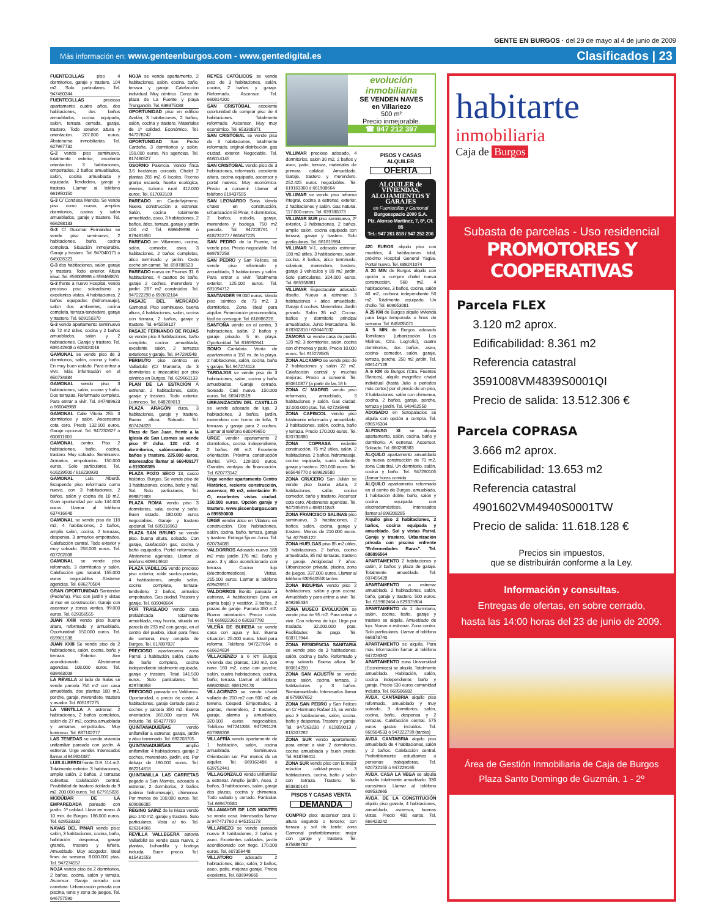GENTE EN BURGOS · del 29 de mayo al 4 de junio de 2009
Más información en: www.genteenburgos.com - www.gentedigital.es Clasificados | 23
FUENTECILLAS piso 4 dormitorios, garaje y trastero. 104 m2. Solo particulares. Tel. 947460344
FUENTECILLAS precioso apartamento cuatro años, dos habitaciones, dos baños amueblados, cocina equipada, salón, terraza cerrada, garaje, trastero. Todo exterior, altura y orientación. 207.000 euros. Abstenerse inmobiliarias. Tel. 627967732
G-2 vendo piso seminuevo, totalmente exterior, excelente orientación. 3 habitaciones, empotrados, 2 baños amueblados, salón, cocina amueblada y equipada. Tendedero, garaje y trastero. Llamar al teléfono 661950150
G-3 C/ Condesa Mencía. Se vende piso como nuevo, amplios dormitorios, cocina y salón amueblados, garaje y trastero. Tel. 656268133
G-3 C/ Guiomar Fernández se vende piso seminuevo, 2 habitaciones, baño, cocina completa. Situación inmejorable. Garaje y trastero. Tel. 947040171 ó 645026323
G-3 dos habitaciones, salón, garaje y trastero. Todo exterior. Altura ideal. Tel. 659008986 ó 659468870
G-3 frente a nuevo Hospital, vendo precioso piso soleadísimo y excelentes vistas. 4 habitaciones, 2 baños equipados (hidromasaje), salón dos ambientes, cocina completa, terraza-tendedero, garaje y trastero. Tel. 609150370
G-3 vendo apartamento seminuevo de 72 m2 útiles, cocina y 2 baños amueblados, salón y 2 habitaciones. Garaje y trastero. Tel. 639142608 ó 626320016
GAMONAL se vende piso de 3 dormitorios, salón, cocina y baño. En muy buen estado. Para entrar a vivir. Más información en el 650734884
GAMONAL vendo piso: 3 habitaciones, salón, cocina y baño. Dos terrazas. Reformado completo. Para entrar a vivir. Tel. 947489623 ó 666048988
GAMONAL Calle Vitoria 255. 3 dormitorios y salón. Ascensores cota cero. Precio 132.000 euros. Garaje opcional. Tel. 947232627 ó 600611600
GAMONAL centro. Piso 2 habitaciones, baño, cocina, trastero. Muy soleado. Seminuevo. Armarios empotrados. 150.000 euros. Solo particulares. Tel. 616239500 / 616230930
GAMONAL Luis Alberdi. Estupendo piso reformado como nuevo, con 3 habitaciones, 2 baños, salón y cocina de 10 m2. Gran oportunidad por solo 144.000 euros. Llamar al teléfono 637416648
GAMONAL se vende piso de 110 m2, 4 habitaciones, 2 baños, amplio salón, cocina, 2 terrazas, despensa, 3 armarios empotrados. Calefacción central. Todo exterior y muy soleado. 258.000 euros. Tel. 607202008
GAMONAL se vende piso reformado, 3 dormitorios y salón. Calefacción gas natural. 155.000 euros negociables. Abstener agencias. Tel. 696270504
GRAN OPORTUNIDAD Santander (Pedreña). Piso con jardín y vistas al mar en construcción. Garaje con ascensor y zonas verdes. 99.000 euros. Tel. 629356555
JUAN XXIII vendo piso buena altura, reformado y amueblado. Oportunidad: 150.000 euros. Tel. 659901538
JUAN XXIII Se vende piso de 2 habitaciones, salón, cocina, baño y terraza. Exterior. Aire acondicionado. Abstenerse agencias. 108.000 euros. Tel. 639463009
LA REVILLA al lado de Salas se vende parcela 750 m2 con casa amueblada, dos plantas 180 m2, porche, garaje, merendero, trastero y asador. Tel. 605197275
LA VENTILLA A estrenar. 2 habitaciones, 2 baños completos, salón de 27 m2, cocina amueblada y armarios empotrados. Muy luminoso. Tel. 687102277
LAS TENEDAS se vende vivienda unifamiliar pareada con jardín. A estrenar. Urge vender. Interesados llamar al 645924387
LUIS ALBERDI frente G-9. 114 m2. Totalmente exterior. 3 habitaciones, amplio salón, 2 baños, 2 terrazas cubiertas. Calefacción central. Posibilidad de trastero doblado de 9 m2. 200.000 euros. Tel. 627915835
MODÚBAR DE LA EMPAREDADA pareado con jardín. 1ª calidad. Llave en mano. A 10 min. de Burgos. 186.000 euros. Tel. 629533332
NAVAS DEL PINAR vendo piso: salón, 3 habitaciones, cocina, baño, habitación despensa, garaje grande, trastero y leñera. Amueblado. Muy acogedor. Ideal fines de semana. 8.000.000 ptas. Tel. 947274557
NOJA vendo piso de 2 dormitorios, 2 baños, cocina, salón y terraza. Ascensor. Garaje cerrado con carretera. Urbanización privada con piscina, tenis y zona de juegos. Tel. 646757590
NOJA se vende apartamento, 2 habitaciones, salón, cocina, baño, terraza y garaje. Calefacción individual. Muy céntrico. Cerca de plaza de La Fuente y playa Trengandín. Tel. 639375038
OPORTUNIDAD piso en edificio Avelán, 3 habitaciones, 2 baños, salón, cocina y trastero. Materiales de 1ª calidad. Económico. Tel. 947278242
OPORTUNIDAD San Pedro Cardeña. 3 dormitorios y salón. 150.000 euros. No agencias. Tel. 617460527
OSORNO Palencia. Vendo finca 3,6 hectáreas cercada. Chalet 2 plantas 285 m2. 6 locales. Recreo granja escuela, huerta ecológica, viveros, turismo rural. 412.000 euros. Tel. 617093109
PAREADO en Cardeñajimeno. Nueva construcción a estrenar. Salón, cocina totalmente amueblada, aseo, 3 habitaciones, 2 baños, ático, terraza, garaje y jardín 100 m2. Tel. 636649998 ó 679461850
PAREADO en Villarmero, cocina, salón, comedor, aseo, 3 habitaciones, 2 baños completos, ático terminado y jardín. Cedo coche sin carnet. Tel. 659788523
PAREADO nuevo en Pisones 31. 6 habitaciones, 4 cuartos de baño, garaje 2 coches, merendero y jardín. 287 m2 construidos. Tel. 947222298 ó 692602104
PASAJE DEL MERCADO Gamonal. Piso seminuevo, buena altura, 4 habitaciones, salón, cocina con terraza, 2 baños, garaje y trastero. Tel. 645559127
PASAJE FERNANDO DE ROJAS se vende piso 3 habitaciones, baño completo, cocina amueblada, excelente salón, 2 terrazas exteriores y garaje. Tel. 947290548
PERMUTO piso céntrico en Valladolid (C/ Mantería, de 3 dormitorios e impecable) por piso céntrico en Burgos. Tel. 629660133
PLAN DE LA ESTACIÓN A estrenar. 2 habitaciones, salón, garaje y trastero. Todo exterior. Luminoso. Tel. 648269013
PLAZA ARAGÓN duca, 3 habitaciones, garaje y trastero. Buena altura. Soleado. Tel. 607424828
Plaza de San Juan, frente a la Iglesia de San Lesmes se vende piso 5º dcha. 120 m2. 4 dormitorios, salón-comedor, 2 baños y trastero. 225.000 euros. Interesados llamar al 669409177 ó 619306365
PLAZA POZO SECO 13, casco histórico. Burgos. Se vende piso de 3 habitaciones, cocina, baño y hall. Sol. Solo particulares. Tel. 699871983
PLAZA ROMA vendo piso 3 dormitorios, sala, cocina y baño. Buen estado. 180.000 euros negociables. Garaje y trastero opcional. Tel. 695016963
PLAZA SAN BRUNO se vende piso, buena altura, soleado. Con garaje, calefacción gas, cocina y baño equipados. Portal reformado. Abstenerse agencias. Llamar al teléfono 609614610
PLAZA VADILLOS vendo precioso piso exterior, roble suelos-puertas, 4 habitaciones, amplio salón, cocina completa, terraza-tendedero, 2 baños, armarios empotrados. Gas ciudad. Trastero y garaje. Tel. 609048664
POR TRASLADO vendo casa prefabricada totalmente amueblada, muy bonita, situada en parcela de 293 m2 con garaje, en el centro del pueblo, ideal para fines de semana, muy cerquita de Burgos. Tel. 617897837
PRECIOSO apartamento zona Parral. 1 habitación, salón, cuarto de baño completo, cocina independiente totalmente equipada, garaje y trastero. Total 141.500 euros. Solo particulares. Tel. 629706358
PRECIOSO pareado en Valdorros. Oportunidad, a precio de coste. 4 habitaciones, garaje cerrado para 2 coches y parcela 350 m2. Buena orientación. 165.000 euros IVA incluido. Tel. 654377769
QUINTANADUEÑAS vendo unifamiliar a estrenar, garaje, jardín y ático terminado. Tel. 692203705
QUINTANADUEÑAS amplio unifamiliar, 4 habitaciones, garaje 2 coches, merendero, jardín, etc. Por debajo de 190.000 euros. Tel. 662214618
QUINTANILLA LAS CARRETAS pegado a San Mamés, adosado a estrenar, 2 dormitorios, 2 baños (cabina hidromasaje), chimenea. Por menos de 100.000 euros. Tel. 609086085
REGINO SAINZ de la Maza vendo piso 140 m2, garaje y trastero. Solo particulares. Vista al río. Tel. 626314966
REVILLA VALLEGERA autovía Valladolid se vende casa nueva, 2 plantas, buhardilla y bodega incluida. Buen precio. Tel. 615431553
REYES CATÓLICOS se vende piso de 3 habitaciones, salón, cocina, 2 baños y garaje. Reformado. Ascensor. Tel. 660814200
SAN CRISTÓBAL excelente oportunidad de comprar piso de 4 habitaciones. Totalmente reformado. Ascensor. Muy muy económico. Tel. 653308371
SAN CRISTÓBAL se vende piso de 3 habitaciones, totalmente reformado, original distribución, gas ciudad, exterior. Negociable. Tel. 616014145
SAN CRISTÓBAL vendo piso de 3 habitaciones, reformado, excelente altura, cocina equipada, ascensor y portal nuevos. Muy económico. Precio a convenir. Llamar al teléfono 619437555
SAN LEONARDO Soria. Vendo chalet en construcción, urbanización El Pinar, 4 dormitorios, 2 baños, estudio, garaje, merendero y bodega. 750 m2 parcela. Tel. 947228791 / 618731277 / 661647225
SAN PEDRO de la Fuente, se vende piso. Precio negociable. Tel. 669787258
SAN PEDRO y San Felices, se vende piso reformado y amueblado, 3 habitaciones y salón. Para entrar a vivir. Totalmente exterior. 125.000 euros. Tel. 691094712
SANTANDER 99.000 euros. Vendo piso céntrico de 73 m2, 3 dormitorios. Zona ideal para alquilar. Financiación preconcedida, fácil de conseguir. Tel. 610986226
SANTOÑA vendo en el centro, 3 habitaciones, salón, 2 baños y garaje privado. 5 m. playa. Oportunidad. Tel. 616592641
SOMO Cantabria. Venta de apartamento a 150 m. de la playa. 2 habitaciones, salón, cocina, baño y garaje. Tel. 947274113
TARDAJOS se vende piso de 3 habitaciones, salón, cocina y baño amueblados. Garaje cerrado. Soleado. Casi nuevo. 150.000 euros. Tel. 669470519
URBANIZACIÓN DEL CASTILLO se vende adosado de lujo, 3 habitaciones, 3 baños, jardín, merendero con horno de leña, 3 terrazas y garaje para 2 coches. Llamar al teléfono 630249650
URGE vender apartamento 2 dormitorios, cocina independiente, 2 baños. 66 m2. Excelente orientación. Próxima construcción Buniel. VPO. 129.000 euros. Grandes ventajas de financiación. Tel. 620773142
Urge vender apartamento Centro Histórico, reciente construcción, ascensor, 60 m2, orientación E-O, excelentes vistas ciudad. 150.000 euros. Opción garaje y trastero. www.pisoenburgos.com ó 699550000
URGE vender ático en Villatoro en construcción. Dos habitaciones, salón, cocina, baño, terraza, garaje y trastero. Entrega fija en Junio. Tel. 620734085
VALDORROS Adosado nuevo 188 m2 más jardín 176 m2. Baño y aseo. 3 y ático acondicionado con terraza. Cocina lujo (electrodomésticos). Vistas. 215.000 euros. Llamar al teléfono 609428915
VALDORROS Bonito pareado a estrenar, 4 habitaciones (una en planta baja) y vestidor, 3 baños, 2 plazas de garaje. Parcela 350 m2. Buena orientación. Precio coste. Tel. 669822361 ó 630337792
VILEÑA DE BUREBA se vende casa con agua y luz. Buena situación. 25.000 euros. Ideal para reforma. Teléfono 947227664 ó 616624834
VILLACIENZO a 6 km Burgos vivienda dos plantas, 130 m2, con nave 160 m2, casa con porche, salón, cuatro habitaciones, cocina, baño, terraza. Llamar al teléfono 686328840. 686129178
VILLACIENZO se vende chalet vallado de 200 m2 con 600 m2 de terreno. Césped. Empotrados, 3 plantas, merendero, 2 trasteros, garaje, alarma y amueblado. 320.000 euros negociables. Teléfono 947241338. 947291129. 607986208
VILLAFRÍA vendo apartamento de 1 habitación, salón, cocina amueblada. Seminuevo. Orientación sur. Por menos de un alquiler. Tel. 669162486 ó 639752441
VILLAGONZALO vendo unifamiliar a estrenar. Amplio jardín. Aseo, 2 baños, 3 habitaciones, salón, garaje dos plazas, cocina y chimenea. Todo vallado y cerrado. Particular. Tel. 669470581
VILLAMAYOR DE LOS MONTES se vende casa. Interesados llamar al 947471760 ó 645151178
VILLARIEZO se vende pareado nuevo 3 habitaciones, 2 baños y aseo. Excelentes calidades, jardín acondicionado con riego. 170.000 euros. Tel. 607356448
VILLATORO adosado 2 habitaciones, ático, salón, 2 baños, aseo, patio, mejoras garaje. Precio excelente. Tel. 686949665
evolución inmobiliaria
SE VENDEN NAVES
en Villariezo
500 m²
Precio inmejorable.
☎ 947 212 397
VILLIMAR precioso adosado, 4 dormitorios, salón 30 m2, 2 baños y aseo, patio, terraza, materiales de primera calidad. Amueblado. Garaje, trastero y merendero. 252.425 euros negociables. Tel. 619163360 ó 661908664
VILLIMAR se vende piso reforma integral, cocina a estrenar, exterior, 2 habitaciones y salón. Gas natural. 117.000 euros. Tel. 639780073
VILLIMAR SUR piso seminuevo, 2º exterior, 3 habitaciones, 2 baños, amplio salón, cocina equipada con terraza, garaje y trastero. Solo particulares. Tel. 661615984
VILLIMAR V-1, adosado estrenar, 180 m2 útiles, 3 habitaciones, salón, cocina, 3 baños, ático terminado, solarium, merendero, trastero, garaje 3 vehículos y 80 m2 jardín. Solo particulares. 324.000 euros. Tel. 665358861
VILLIMAR Espectacular adosado diseño. Nuevo a estrenar. 3 habitaciones + ático amueblado. Garaje 4 coches. Merendero. Jardín privado. Salón 35 m2. Cocina, baños y dormitorio principal amueblados. Junto Mercadona. Tel. 678302810 / 636447032
ZAMORA se vende casa de pueblo 120 m2, 3 dormitorios, salón, cocina con chimenea y patio. Precio 10.000 euros. Tel. 915278505
ZONA ALCAMPO se vende piso de 2 habitaciones y salón 22 m2. Calefacción central y muchas mejoras. Precio a convenir. Tel. 650610877 (a partir de las 16 h
ZONA C/ MADRID vendo piso reformado, amueblado, 3 habitaciones y salón. Gas ciudad. 32.000.000 ptas. Tel. 627235968
ZONA CAPISCOL vendo piso totalmente reformado y amueblado, 3 habitaciones, salón, cocina, baño y terraza. Precio 170.000 euros. Tel. 620730880
ZONA COPRASA reciente construcción, 75 m2 útiles, salón, 2 habitaciones, 2 baños, hidromasaje, cocina equipada, suelo radiante, garaje y trastero. 220.000 euros. Tel. 665649770 ó 699626580
ZONA CRUCERO San Julián se vende piso buena altura, 2 habitaciones, salón, cocina comedor, baño y trastero. Ascensor cota cero. Abstenerse agencias. Tel. 947265619 ó 686311843
ZONA FRANCISCO SALINAS piso seminuevo, 3 habitaciones, 2 baños, salón, cocina, garaje y trastero. Menos de 210.000 euros. Tel. 627965122
ZONA HUELGAS piso 85 m2 útiles, 3 habitaciones, 2 baños, cocina amueblada, 35 m2 terrazas, trastero y garaje. Antigüedad 7 años. Urbanización privada, piscina, zona de juegos. 337.000 euros. Llamar al teléfono 630540558 tardes
ZONA INDUPISA vendo piso 2 habitaciones, salón y gran cocina. Amueblado y para entrar a vivir. Tel. 649265434
ZONA MUSEO EVOLUCIÓN se vende piso de 95 m2. Para entrar a vivir. Con reforma de lujo. Urge por traslado. 32.000.000 ptas. Facilidades de pago. Tel. 608717944
ZONA RESIDENCIA SANITARIA se vende piso de 3 habitaciones, salón, cocina y baño. Reformado y muy soleado. Buena altura. Tel. 660814200
ZONA SAN AGUSTÍN se vende casa: salón, cocina, terraza, 3 habitaciones y 3 baños. Semiamueblado. Interesados llamar al 679807652
ZONA SAN PEDRO y San Felices en C/ Hermano Rafael 15, se vende piso 3 habitaciones, salón, cocina, baño y despensa. Trastero y garaje. Tel. 947263230 / 615859013 / 615207262
ZONA SUR vendo apartamento para entrar a vivir. 2 dormitorios, cocina amueblada y buen precio. Tel. 618766411
ZONA SUR vendo piso con la mejor relación calidad-precio. 3 habitaciones, cocina, baño y salón con terraza. Trastero. Tel. 653830144
PISOS Y CASAS VENTA
DEMANDA
COMPRO piso: ascensor cota 0: altura segundo o tercero; con terraza y sol de tarde: zona Gamonal preferiblemente: mejor con garaje y trastero. Tel. 675889782
PISOS Y CASAS
ALQUILER
OFERTA
ALQUILER de VIVIENDAS, ALOJAMIENTOS Y GARAJES
en Fuentecillas y Gamonal
Burgoespacio 2000 S.A.
Plz. Alonso Martínez, 7, 8ª, Of. 85
Tel.: 947 261 818 / 947 252 206
420 EUROS alquilo piso con muebles, 4 habitaciones total, próximo Hospital General Yagüe. Portal nuevo. Tel. 686241074
A 20 MIN de Burgos alquilo con opción a compra chalet nueva construcción, 560 m2, 4 habitaciones, 3 baños, cocina, salón 40 m2, cochera independiente 50 m2. Totalmente equipado. Un chollo. Tel. 609053081
A 25 KM de Burgos alquilo vivienda para larga temporada o fines de semana. Tel. 645835071
A 5 MIN de Burgos adosado Tomillares (urbanización Los Molinos, Ctra. Logroño), cuatro dormitorios, dos baños, aseo, cocina- comedor, salón, garaje, terraza, porche, 250 m2 jardín. Tel. 606147128
A 6 KM de Burgos (Ctra. Fuentes Blancas), alquilo magnífico chalet individual (hasta Julio o periodos más cortos) por el precio de un piso, 3 habitaciones, salón con chimenea, cocina, 2 baños, garaje, porche, terraza y jardín. Tel. 649452550
ADOSADO en Sotopalacios se alquila con opción a compra. Tel. 696576304
ALFONSO XI se alquila apartamento, salón, cocina, baño y dormitorio. A estrenar. Ascensor. Soleado. Tel. 660298383
ALQUILO apartamento amueblado de nueva construcción de 70 m2, zona Catedral. Un dormitorio, salón, cocina y baño. Tel. 947260105 (llamar horas comida
ALQUILO apartamento reformado en el centro de Burgos, amueblado, 1 habitación doble, baño, salón y cocina equipada con electrodomésticos. Interesados llamar al 699208285
Alquilo piso 2 habitaciones, 2 baños, cocina equipada y amueblado. Sol y vistas Parral. Garaje y trastero. Urbanización privada con piscina enfrente "Enfermedades Raras". Tel. 686896564
APARTAMENTO 2 habitaciones y salón, 2 baños y plaza de garaje. Totalmente amueblado. Tel. 607455428
APARTAMENTO a estrenar amueblado, 2 habitaciones, salón, baño, garaje y trastero. 500 euros. Tel. 619962464 ó 629375904
APARTAMENTO de 1 dormitorio, salón, cocina, baño, garaje y trastero se alquila. Amueblado de lujo. Nuevo a estrenar. Zona centro. Solo particulares. Llamar al teléfono 666878740
APARTAMENTO se alquila. Para más información llamar al teléfono 947226362
APARTAMENTO zona Universidad (Económicas) se alquila. Totalmente amueblado. Habitación, salón, cocina independiente, baño y garaje. Precio 530 euros comunidad incluida. Tel. 669586682
AVDA. CANTABRIA alquilo piso reformado, amueblado y muy soleado, 3 dormitorios, salón, cocina, baño, despensa y 2 terrazas. Calefacción central. 575 euros gastos incluidos. Tel. 660584533 ó 947222799 (tardes)
AVDA. CANTABRIA alquilo piso amueblado de 4 habitaciones, salón y 2 baños. Calefacción central. Preferiblemente estudiantes o personas trabajadoras. Tel. 620732155 ó 947229165
AVDA. CASA LA VEGA se alquila estudio totalmente amueblado. 330 euros/mes. Llamar al teléfono 609532665
AVDA. DE LA CONSTITUCIÓN alquilo piso grande, 4 habitaciones, amueblado, ascensor, buenas vistas. Precio 480 euros. Tel. 669423242
habitarte
inmobiliaria
Caja de Burgos
Subasta de parcelas - Uso residencial
PROMOTORES Y COOPERATIVAS
Parcela FLEX
3.120 m2 aprox.
Edificabilidad: 8.361 m2
Referencia catastral
3591008VM4839S0001QI
Precio de salida: 13.512.306 €
Parcela COPRASA
3.666 m2 aprox.
Edificabilidad: 13.653 m2
Referencia catastral
4901602VM4940S0001TW
Precio de salida: 11.618.128 €
Precios sin impuestos,
que se distribuirán conforme a la Ley.
Información y consultas.
Entregas de ofertas, en sobre cerrado,
hasta las 14:00 horas del 23 de junio de 2009.
Área de Gestión Inmobiliaria de Caja de Burgos
Plaza Santo Domingo de Guzmán, 1 - 2º